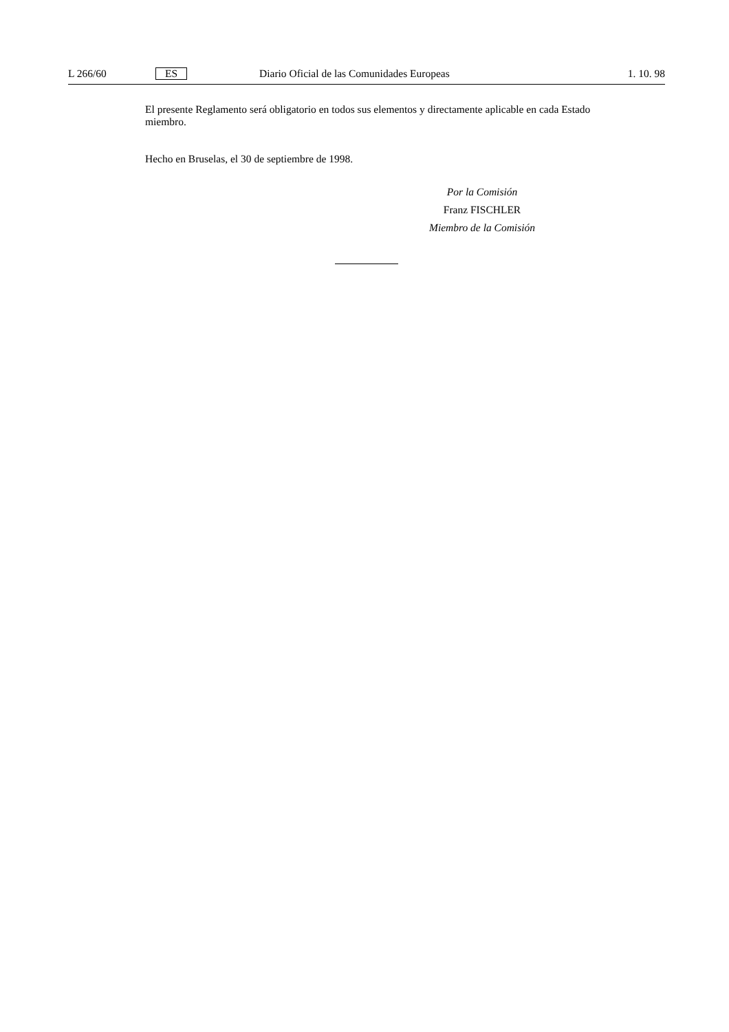L 266/60 ES Diario Oficial de las Comunidades Europeas 1. 10. 98
El presente Reglamento será obligatorio en todos sus elementos y directamente aplicable en cada Estado miembro.
Hecho en Bruselas, el 30 de septiembre de 1998.
Por la Comisión
Franz FISCHLER
Miembro de la Comisión